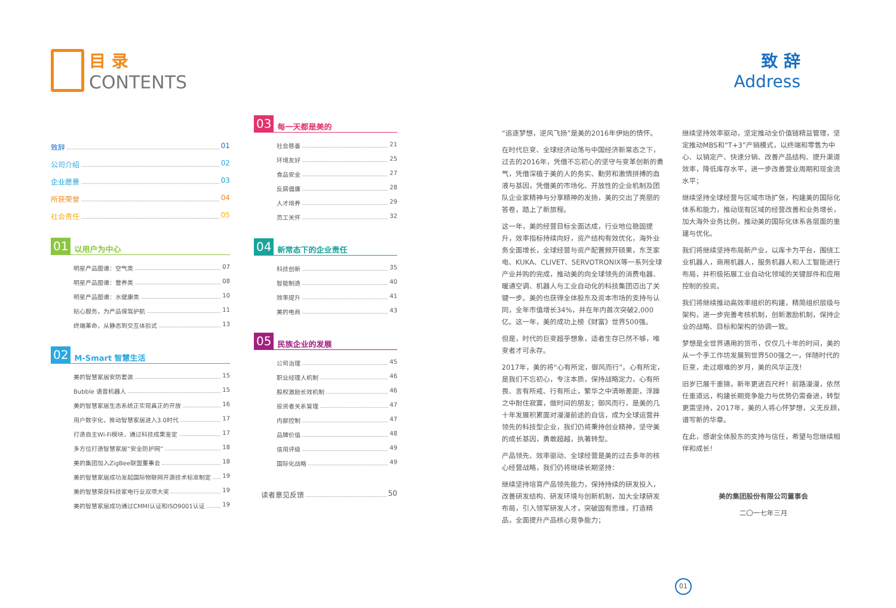目 录
CONTENTS
致辞 01
公司介绍 02
企业愿景 03
所获荣誉 04
社会责任 05
01 以用户为中心
明星产品图谱：空气类 07
明星产品图谱：营养类 08
明星产品图谱：水健康类 10
贴心服务，为产品保驾护航 11
终端革命，从静态到交互体验式 13
02 M-Smart 智慧生活
美的智慧家居安防套装 15
Bubble 语音机器人 15
美的智慧家居生态系统正实现真正的开放 16
用户数字化，推动智慧家居进入3.0时代 17
打造自主Wi-Fi模块，通过科技成果鉴定 17
多方位打造智慧家居“安全防护网” 18
美的集团加入ZigBee联盟董事会 18
美的智慧家居成功发起国际物联网开源技术标准制定 19
美的智慧荣获科技家电行业双项大奖 19
美的智慧家居成功通过CMMI认证和ISO9001认证 19
03 每一天都是美的
社会慈善 21
环境友好 25
食品安全 27
反腐倡廉 28
人才培养 29
员工关怀 32
04 新常态下的企业责任
科技创新 35
智能制造 40
效率提升 41
美的电商 43
05 民族企业的发展
公司治理 45
职业经理人机制 46
股权激励长效机制 46
投资者关系管理 47
内部控制 47
品牌价值 48
信用评级 49
国际化战略 49
读者意见反馈 50
致 辞
Address
“追逐梦想，逆风飞扬”是美的2016年伊始的情怀。
在时代巨变、全球经济动荡与中国经济新常态之下，过去的2016年，凭借不忘初心的坚守与变革创新的勇气，凭借深植于美的人的务实、勤劳和激情拼搏的血液与基因，凭借美的市场化、开放性的企业机制及团队企业家精神与分享精神的发扬，美的交出了亮丽的答卷，踏上了新旅程。
这一年，美的经营目标全面达成，行业地位稳固提升，效率指标持续向好，资产结构有效优化，海外业务全面增长，全球经营与资产配置频开硕果，东芝家电、KUKA、CLIVET、SERVOTRONIX等一系列全球产业并购的完成，推动美的向全球领先的消费电器、暖通空调、机器人与工业自动化的科技集团迈出了关键一步。美的也获得全体股东及资本市场的支持与认同，全年市值增长34%，并在年内首次突破2,000亿。这一年，美的成功上榜《财富》世界500强。
但是，时代的巨变超乎想象，适者生存已然不够，唯变者才可永存。
2017年，美的将“心有所定，御风而行”。心有所定，是我们不忘初心，专注本质，保持战略定力，心有所畏、言有所戒、行有所止，繁华之中清晰差距，浮躁之中耐住寂寞，做时间的朋友；御风而行，是美的几十年发展积累面对漫漫前途的自信，成为全球运营并领先的科技型企业，我们仍将秉持创业精神，坚守美的成长基因，勇敢超越，执著转型。
产品领先、效率驱动、全球经营是美的过去多年的核心经营战略，我们仍将继续长期坚持：
继续坚持培育产品领先能力，保持持续的研发投入，改善研发结构、研发环境与创新机制，加大全球研发布局，引入领军研发人才，突破固有思维，打造精品，全面提升产品核心竞争能力；
继续坚持效率驱动，坚定推动全价值链精益管理，坚定推动MBS和“T+3”产销模式，以终端和零售为中心、以销定产、快速分销、改善产品结构、提升渠道效率，降低库存水平，进一步改善营业周期和现金流水平；
继续坚持全球经营与区域市场扩张，构建美的国际化体系和能力，推动现有区域的经营改善和业务增长，加大海外业务比例，推动美的国际化体系各层面的重建与优化。
我们将继续坚持布局新产业，以库卡为平台，围绕工业机器人，商用机器人，服务机器人和人工智能进行布局，并积极拓展工业自动化领域的关键部件和应用控制的投资。
我们将继续推动高效率组织的构建，精简组织层级与架构，进一步完善考核机制，创新激励机制，保持企业的战略、目标和架构的协调一致。
梦想是全世界通用的货币，仅仅几十年的时间，美的从一个手工作坊发展到世界500强之一，伴随时代的巨变，走过艰难的岁月，美的风华正茂！
旧岁已展千重锦，新年更进百尺杆！前路漫漫，依然任重道远，构建长期竞争能力与优势仍需奋进，转型更需坚持，2017年，美的人将心怀梦想，义无反顾，谱写新的华章。
在此，感谢全体股东的支持与信任，希望与您继续相伴和成长！
美的集团股份有限公司董事会
二〇一七年三月
01